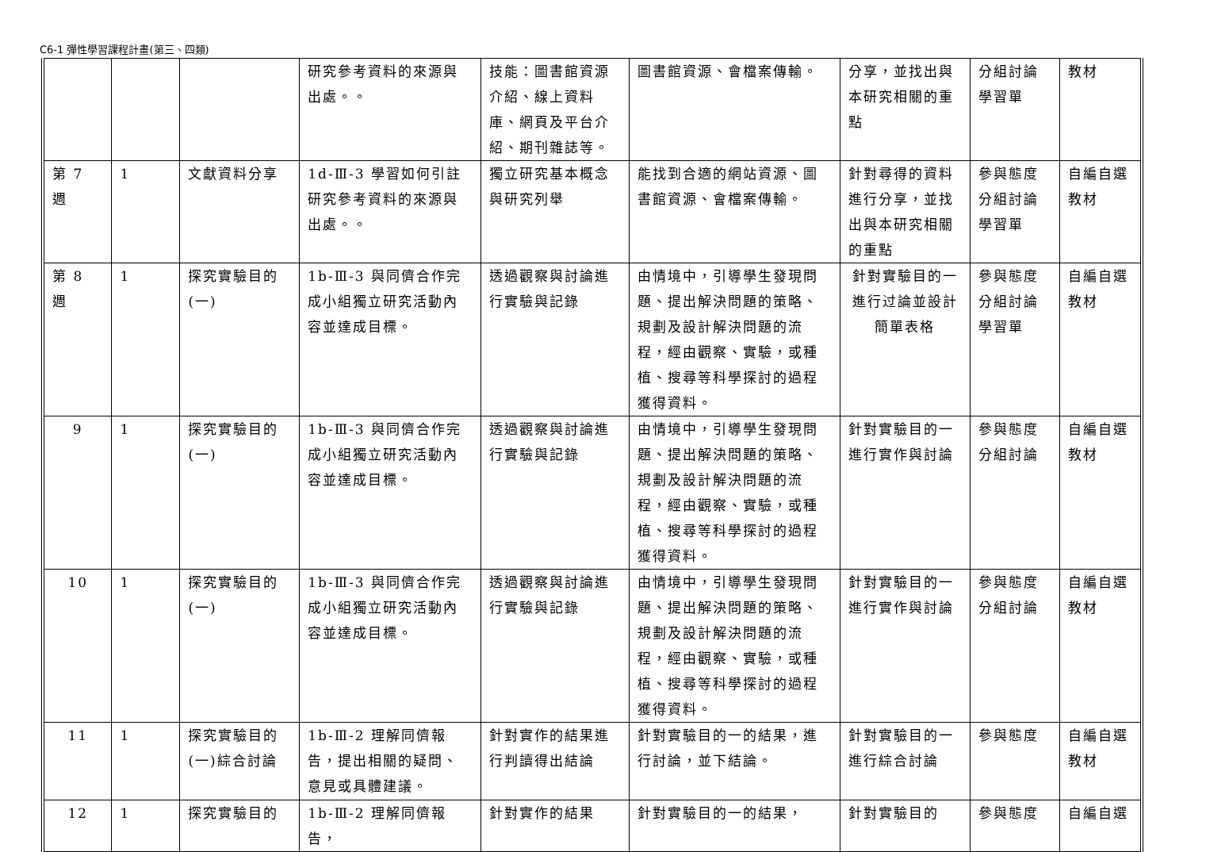C6-1 彈性學習課程計畫(第三、四類)
| | | | 研究參考資料的來源與出處。。 | 技能：圖書館資源介紹、線上資料庫、網頁及平台介紹、期刊雜誌等。 | 圖書館資源、會檔案傳輸。 | 分享，並找出與本研究相關的重點 | 分組討論 學習單 | 教材 |
| 第 7 週 | 1 | 文獻資料分享 | 1d-Ⅲ-3 學習如何引註研究參考資料的來源與出處。。 | 獨立研究基本概念與研究列舉 | 能找到合適的網站資源、圖書館資源、會檔案傳輸。 | 針對尋得的資料進行分享，並找出與本研究相關的重點 | 參與態度 分組討論 學習單 | 自編自選教材 |
| 第 8 週 | 1 | 探究實驗目的(一) | 1b-Ⅲ-3 與同儕合作完成小組獨立研究活動內容並達成目標。 | 透過觀察與討論進行實驗與記錄 | 由情境中，引導學生發現問題、提出解決問題的策略、規劃及設計解決問題的流程，經由觀察、實驗，或種植、搜尋等科學探討的過程獲得資料。 | 針對實驗目的一進行过論並設計簡單表格 | 參與態度 分組討論 學習單 | 自編自選教材 |
| 9 | 1 | 探究實驗目的(一) | 1b-Ⅲ-3 與同儕合作完成小組獨立研究活動內容並達成目標。 | 透過觀察與討論進行實驗與記錄 | 由情境中，引導學生發現問題、提出解決問題的策略、規劃及設計解決問題的流程，經由觀察、實驗，或種植、搜尋等科學探討的過程獲得資料。 | 針對實驗目的一進行實作與討論 | 參與態度 分組討論 | 自編自選教材 |
| 10 | 1 | 探究實驗目的(一) | 1b-Ⅲ-3 與同儕合作完成小組獨立研究活動內容並達成目標。 | 透過觀察與討論進行實驗與記錄 | 由情境中，引導學生發現問題、提出解決問題的策略、規劃及設計解決問題的流程，經由觀察、實驗，或種植、搜尋等科學探討的過程獲得資料。 | 針對實驗目的一進行實作與討論 | 參與態度 分組討論 | 自編自選教材 |
| 11 | 1 | 探究實驗目的(一)綜合討論 | 1b-Ⅲ-2 理解同儕報告，提出相關的疑問、意見或具體建議。 | 針對實作的結果進行判讀得出結論 | 針對實驗目的一的結果，進行討論，並下結論。 | 針對實驗目的一進行綜合討論 | 參與態度 | 自編自選教材 |
| 12 | 1 | 探究實驗目的 | 1b-Ⅲ-2 理解同儕報告， | 針對實作的結果 | 針對實驗目的一的結果， | 針對實驗目的 | 參與態度 | 自編自選 |